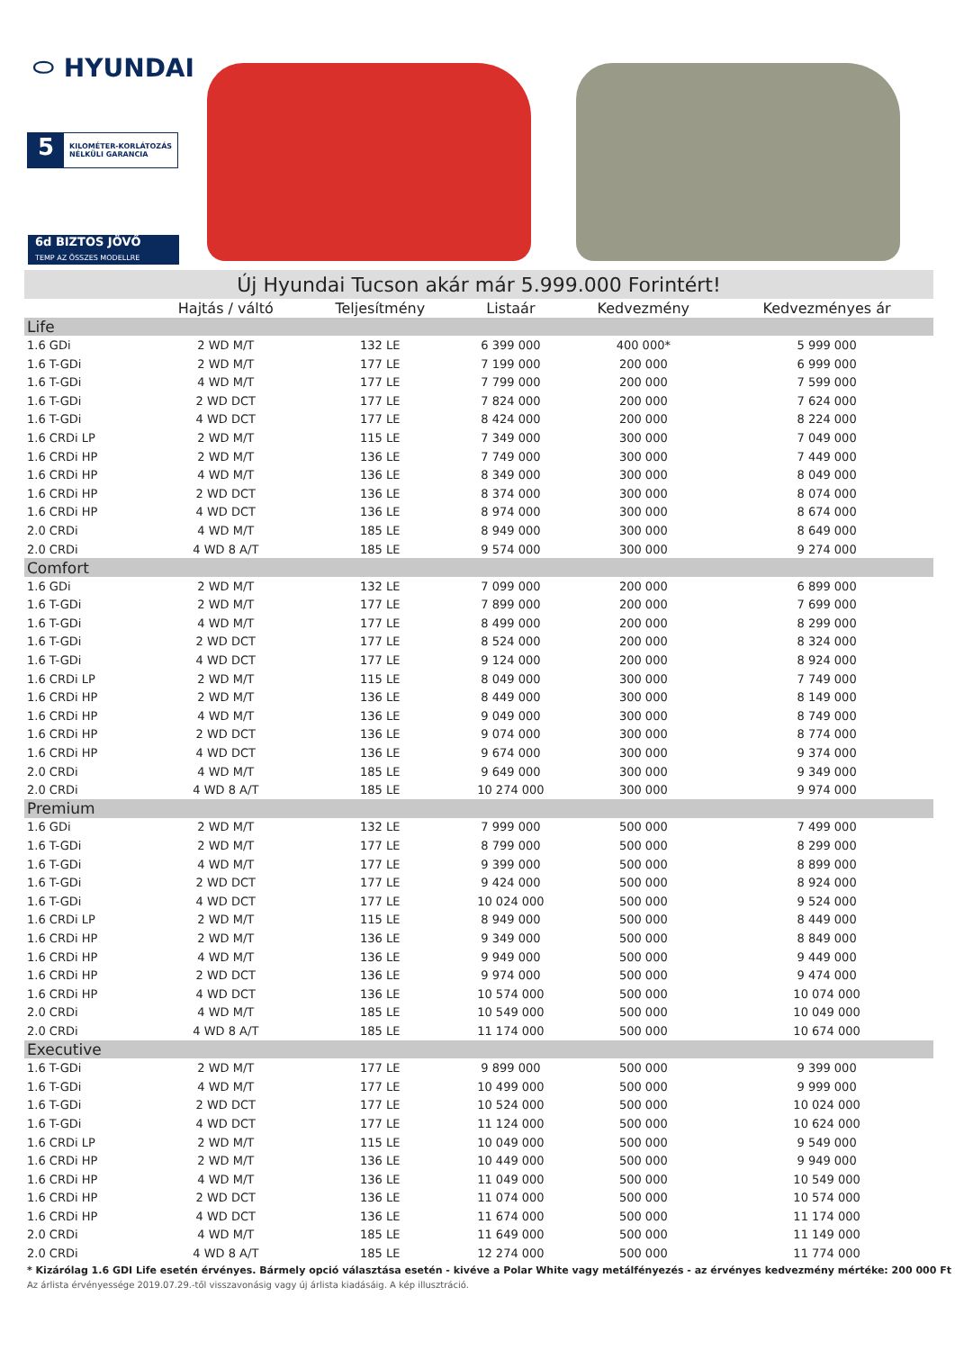⬭ HYUNDAI
5 KILOMÉTER-KORLÁTOZÁS
NÉLKÜLI GARANCIA
6d BIZTOS JÖVŐ
TEMP AZ ÖSSZES MODELLRE
| Új Hyundai Tucson akár már 5.999.000 Forintért! | | | | | |
| --- | --- | --- | --- | --- | --- |
| | Hajtás / váltó | Teljesítmény | Listaár | Kedvezmény | Kedvezményes ár |
| Life | | | | | |
| 1.6 GDi | 2 WD M/T | 132 LE | 6 399 000 | 400 000* | 5 999 000 |
| 1.6 T-GDi | 2 WD M/T | 177 LE | 7 199 000 | 200 000 | 6 999 000 |
| 1.6 T-GDi | 4 WD M/T | 177 LE | 7 799 000 | 200 000 | 7 599 000 |
| 1.6 T-GDi | 2 WD DCT | 177 LE | 7 824 000 | 200 000 | 7 624 000 |
| 1.6 T-GDi | 4 WD DCT | 177 LE | 8 424 000 | 200 000 | 8 224 000 |
| 1.6 CRDi LP | 2 WD M/T | 115 LE | 7 349 000 | 300 000 | 7 049 000 |
| 1.6 CRDi HP | 2 WD M/T | 136 LE | 7 749 000 | 300 000 | 7 449 000 |
| 1.6 CRDi HP | 4 WD M/T | 136 LE | 8 349 000 | 300 000 | 8 049 000 |
| 1.6 CRDi HP | 2 WD DCT | 136 LE | 8 374 000 | 300 000 | 8 074 000 |
| 1.6 CRDi HP | 4 WD DCT | 136 LE | 8 974 000 | 300 000 | 8 674 000 |
| 2.0 CRDi | 4 WD M/T | 185 LE | 8 949 000 | 300 000 | 8 649 000 |
| 2.0 CRDi | 4 WD 8 A/T | 185 LE | 9 574 000 | 300 000 | 9 274 000 |
| Comfort | | | | | |
| 1.6 GDi | 2 WD M/T | 132 LE | 7 099 000 | 200 000 | 6 899 000 |
| 1.6 T-GDi | 2 WD M/T | 177 LE | 7 899 000 | 200 000 | 7 699 000 |
| 1.6 T-GDi | 4 WD M/T | 177 LE | 8 499 000 | 200 000 | 8 299 000 |
| 1.6 T-GDi | 2 WD DCT | 177 LE | 8 524 000 | 200 000 | 8 324 000 |
| 1.6 T-GDi | 4 WD DCT | 177 LE | 9 124 000 | 200 000 | 8 924 000 |
| 1.6 CRDi LP | 2 WD M/T | 115 LE | 8 049 000 | 300 000 | 7 749 000 |
| 1.6 CRDi HP | 2 WD M/T | 136 LE | 8 449 000 | 300 000 | 8 149 000 |
| 1.6 CRDi HP | 4 WD M/T | 136 LE | 9 049 000 | 300 000 | 8 749 000 |
| 1.6 CRDi HP | 2 WD DCT | 136 LE | 9 074 000 | 300 000 | 8 774 000 |
| 1.6 CRDi HP | 4 WD DCT | 136 LE | 9 674 000 | 300 000 | 9 374 000 |
| 2.0 CRDi | 4 WD M/T | 185 LE | 9 649 000 | 300 000 | 9 349 000 |
| 2.0 CRDi | 4 WD 8 A/T | 185 LE | 10 274 000 | 300 000 | 9 974 000 |
| Premium | | | | | |
| 1.6 GDi | 2 WD M/T | 132 LE | 7 999 000 | 500 000 | 7 499 000 |
| 1.6 T-GDi | 2 WD M/T | 177 LE | 8 799 000 | 500 000 | 8 299 000 |
| 1.6 T-GDi | 4 WD M/T | 177 LE | 9 399 000 | 500 000 | 8 899 000 |
| 1.6 T-GDi | 2 WD DCT | 177 LE | 9 424 000 | 500 000 | 8 924 000 |
| 1.6 T-GDi | 4 WD DCT | 177 LE | 10 024 000 | 500 000 | 9 524 000 |
| 1.6 CRDi LP | 2 WD M/T | 115 LE | 8 949 000 | 500 000 | 8 449 000 |
| 1.6 CRDi HP | 2 WD M/T | 136 LE | 9 349 000 | 500 000 | 8 849 000 |
| 1.6 CRDi HP | 4 WD M/T | 136 LE | 9 949 000 | 500 000 | 9 449 000 |
| 1.6 CRDi HP | 2 WD DCT | 136 LE | 9 974 000 | 500 000 | 9 474 000 |
| 1.6 CRDi HP | 4 WD DCT | 136 LE | 10 574 000 | 500 000 | 10 074 000 |
| 2.0 CRDi | 4 WD M/T | 185 LE | 10 549 000 | 500 000 | 10 049 000 |
| 2.0 CRDi | 4 WD 8 A/T | 185 LE | 11 174 000 | 500 000 | 10 674 000 |
| Executive | | | | | |
| 1.6 T-GDi | 2 WD M/T | 177 LE | 9 899 000 | 500 000 | 9 399 000 |
| 1.6 T-GDi | 4 WD M/T | 177 LE | 10 499 000 | 500 000 | 9 999 000 |
| 1.6 T-GDi | 2 WD DCT | 177 LE | 10 524 000 | 500 000 | 10 024 000 |
| 1.6 T-GDi | 4 WD DCT | 177 LE | 11 124 000 | 500 000 | 10 624 000 |
| 1.6 CRDi LP | 2 WD M/T | 115 LE | 10 049 000 | 500 000 | 9 549 000 |
| 1.6 CRDi HP | 2 WD M/T | 136 LE | 10 449 000 | 500 000 | 9 949 000 |
| 1.6 CRDi HP | 4 WD M/T | 136 LE | 11 049 000 | 500 000 | 10 549 000 |
| 1.6 CRDi HP | 2 WD DCT | 136 LE | 11 074 000 | 500 000 | 10 574 000 |
| 1.6 CRDi HP | 4 WD DCT | 136 LE | 11 674 000 | 500 000 | 11 174 000 |
| 2.0 CRDi | 4 WD M/T | 185 LE | 11 649 000 | 500 000 | 11 149 000 |
| 2.0 CRDi | 4 WD 8 A/T | 185 LE | 12 274 000 | 500 000 | 11 774 000 |
* Kizárólag 1.6 GDI Life esetén érvényes. Bármely opció választása esetén - kivéve a Polar White vagy metálfényezés - az érvényes kedvezmény mértéke: 200 000 Ft
Az árlista érvényessége 2019.07.29.-től visszavonásig vagy új árlista kiadásáig. A kép illusztráció.